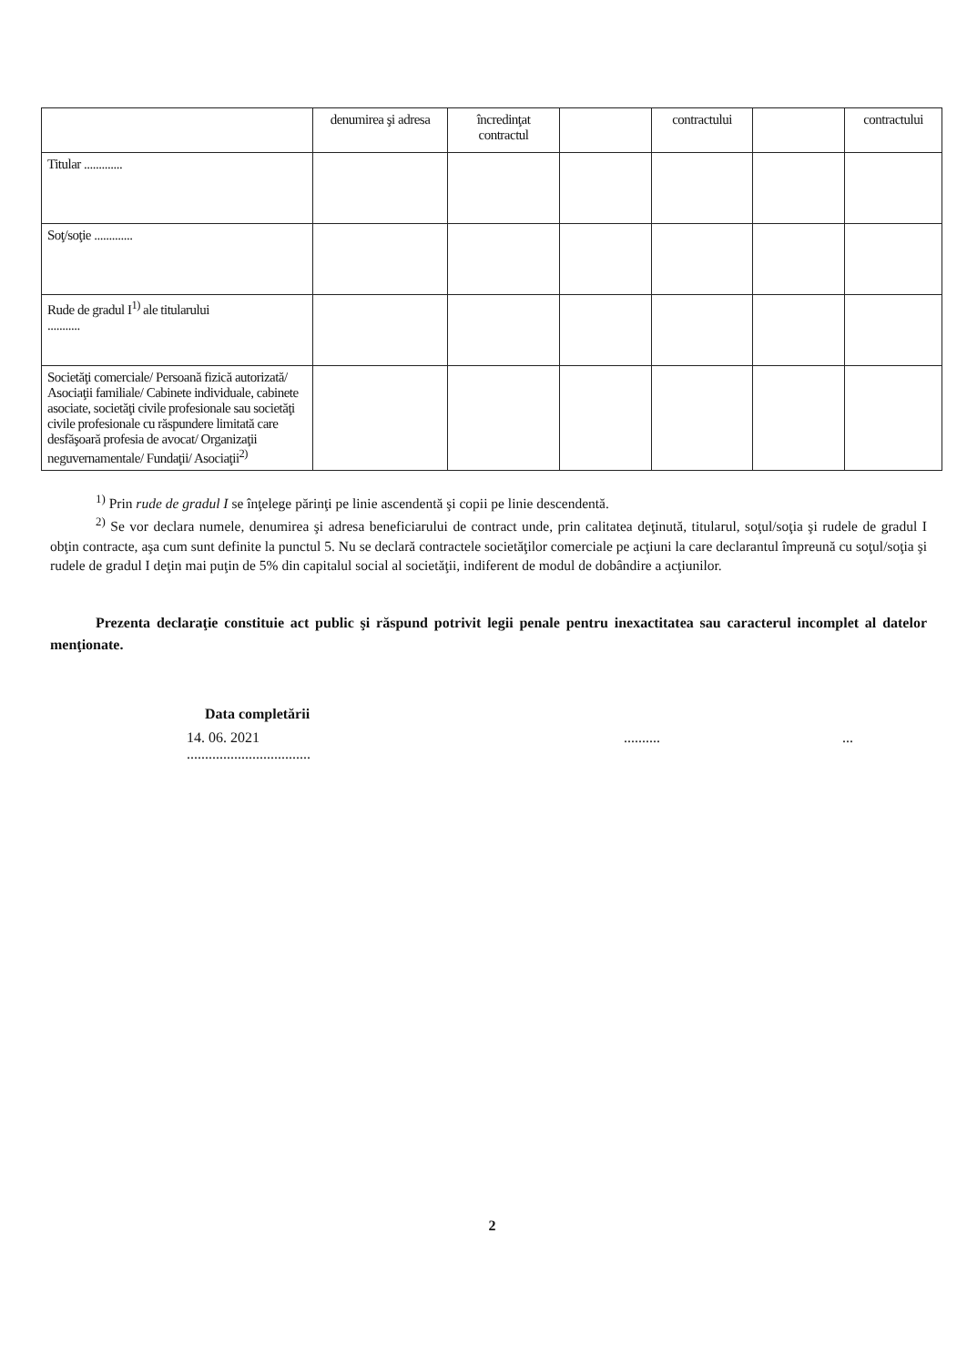| | denumirea şi adresa | încredinţat contractul | | contractului | | contractului |
| --- | --- | --- | --- | --- | --- | --- |
| Titular ............. | | | | | | |
| Soţ/soţie ............. | | | | | | |
| Rude de gradul I<sup>1)</sup> ale titularului ........... | | | | | | |
| Societăţi comerciale/ Persoană fizică autorizată/ Asociaţii familiale/ Cabinete individuale, cabinete asociate, societăţi civile profesionale sau societăţi civile profesionale cu răspundere limitată care desfăşoară profesia de avocat/ Organizaţii neguvernamentale/ Fundaţii/ Asociaţii<sup>2)</sup> | | | | | | |
<sup>1)</sup> Prin rude de gradul I se înţelege părinţi pe linie ascendentă şi copii pe linie descendentă.
<sup>2)</sup> Se vor declara numele, denumirea şi adresa beneficiarului de contract unde, prin calitatea deţinută, titularul, soţul/soţia şi rudele de gradul I obţin contracte, aşa cum sunt definite la punctul 5. Nu se declară contractele societăţilor comerciale pe acţiuni la care declarantul împreună cu soţul/soţia şi rudele de gradul I deţin mai puţin de 5% din capitalul social al societăţii, indiferent de modul de dobândire a acţiunilor.
Prezenta declaraţie constituie act public şi răspund potrivit legii penale pentru inexactitatea sau caracterul incomplet al datelor menţionate.
Data completării
14. 06. 2021
...............................................
2